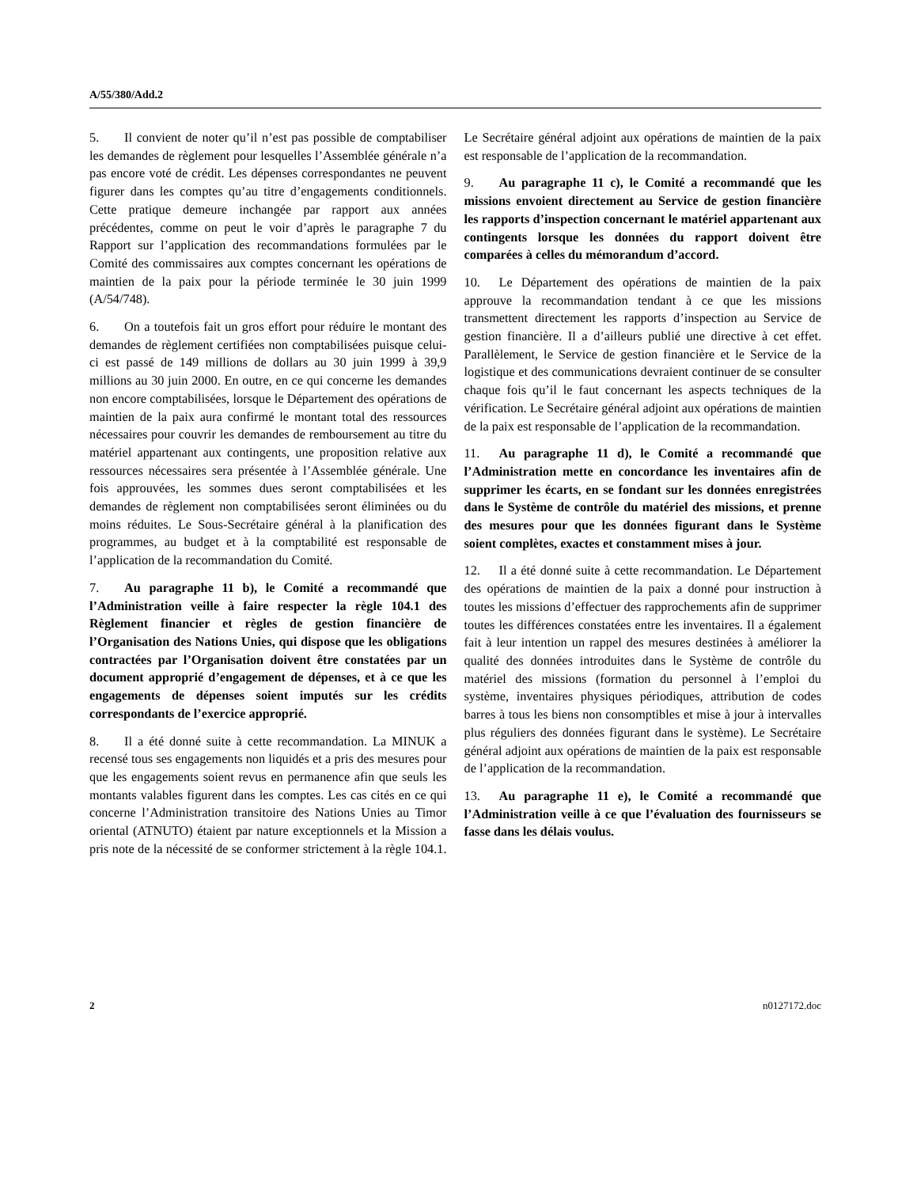A/55/380/Add.2
5. Il convient de noter qu’il n’est pas possible de comptabiliser les demandes de règlement pour lesquelles l’Assemblée générale n’a pas encore voté de crédit. Les dépenses correspondantes ne peuvent figurer dans les comptes qu’au titre d’engagements conditionnels. Cette pratique demeure inchangée par rapport aux années précédentes, comme on peut le voir d’après le paragraphe 7 du Rapport sur l’application des recommandations formulées par le Comité des commissaires aux comptes concernant les opérations de maintien de la paix pour la période terminée le 30 juin 1999 (A/54/748).
6. On a toutefois fait un gros effort pour réduire le montant des demandes de règlement certifiées non comptabilisées puisque celui-ci est passé de 149 millions de dollars au 30 juin 1999 à 39,9 millions au 30 juin 2000. En outre, en ce qui concerne les demandes non encore comptabilisées, lorsque le Département des opérations de maintien de la paix aura confirmé le montant total des ressources nécessaires pour couvrir les demandes de remboursement au titre du matériel appartenant aux contingents, une proposition relative aux ressources nécessaires sera présentée à l’Assemblée générale. Une fois approuvées, les sommes dues seront comptabilisées et les demandes de règlement non comptabilisées seront éliminées ou du moins réduites. Le Sous-Secrétaire général à la planification des programmes, au budget et à la comptabilité est responsable de l’application de la recommandation du Comité.
7. Au paragraphe 11 b), le Comité a recommandé que l’Administration veille à faire respecter la règle 104.1 des Règlement financier et règles de gestion financière de l’Organisation des Nations Unies, qui dispose que les obligations contractées par l’Organisation doivent être constatées par un document approprié d’engagement de dépenses, et à ce que les engagements de dépenses soient imputés sur les crédits correspondants de l’exercice approprié.
8. Il a été donné suite à cette recommandation. La MINUK a recensé tous ses engagements non liquidés et a pris des mesures pour que les engagements soient revus en permanence afin que seuls les montants valables figurent dans les comptes. Les cas cités en ce qui concerne l’Administration transitoire des Nations Unies au Timor oriental (ATNUTO) étaient par nature exceptionnels et la Mission a pris note de la nécessité de se conformer strictement à la règle 104.1. Le Secrétaire général adjoint aux opérations de maintien de la paix est responsable de l’application de la recommandation.
9. Au paragraphe 11 c), le Comité a recommandé que les missions envoient directement au Service de gestion financière les rapports d’inspection concernant le matériel appartenant aux contingents lorsque les données du rapport doivent être comparées à celles du mémorandum d’accord.
10. Le Département des opérations de maintien de la paix approuve la recommandation tendant à ce que les missions transmettent directement les rapports d’inspection au Service de gestion financière. Il a d’ailleurs publié une directive à cet effet. Parallèlement, le Service de gestion financière et le Service de la logistique et des communications devraient continuer de se consulter chaque fois qu’il le faut concernant les aspects techniques de la vérification. Le Secrétaire général adjoint aux opérations de maintien de la paix est responsable de l’application de la recommandation.
11. Au paragraphe 11 d), le Comité a recommandé que l’Administration mette en concordance les inventaires afin de supprimer les écarts, en se fondant sur les données enregistrées dans le Système de contrôle du matériel des missions, et prenne des mesures pour que les données figurant dans le Système soient complètes, exactes et constamment mises à jour.
12. Il a été donné suite à cette recommandation. Le Département des opérations de maintien de la paix a donné pour instruction à toutes les missions d’effectuer des rapprochements afin de supprimer toutes les différences constatées entre les inventaires. Il a également fait à leur intention un rappel des mesures destinées à améliorer la qualité des données introduites dans le Système de contrôle du matériel des missions (formation du personnel à l’emploi du système, inventaires physiques périodiques, attribution de codes barres à tous les biens non consomptibles et mise à jour à intervalles plus réguliers des données figurant dans le système). Le Secrétaire général adjoint aux opérations de maintien de la paix est responsable de l’application de la recommandation.
13. Au paragraphe 11 e), le Comité a recommandé que l’Administration veille à ce que l’évaluation des fournisseurs se fasse dans les délais voulus.
2 n0127172.doc